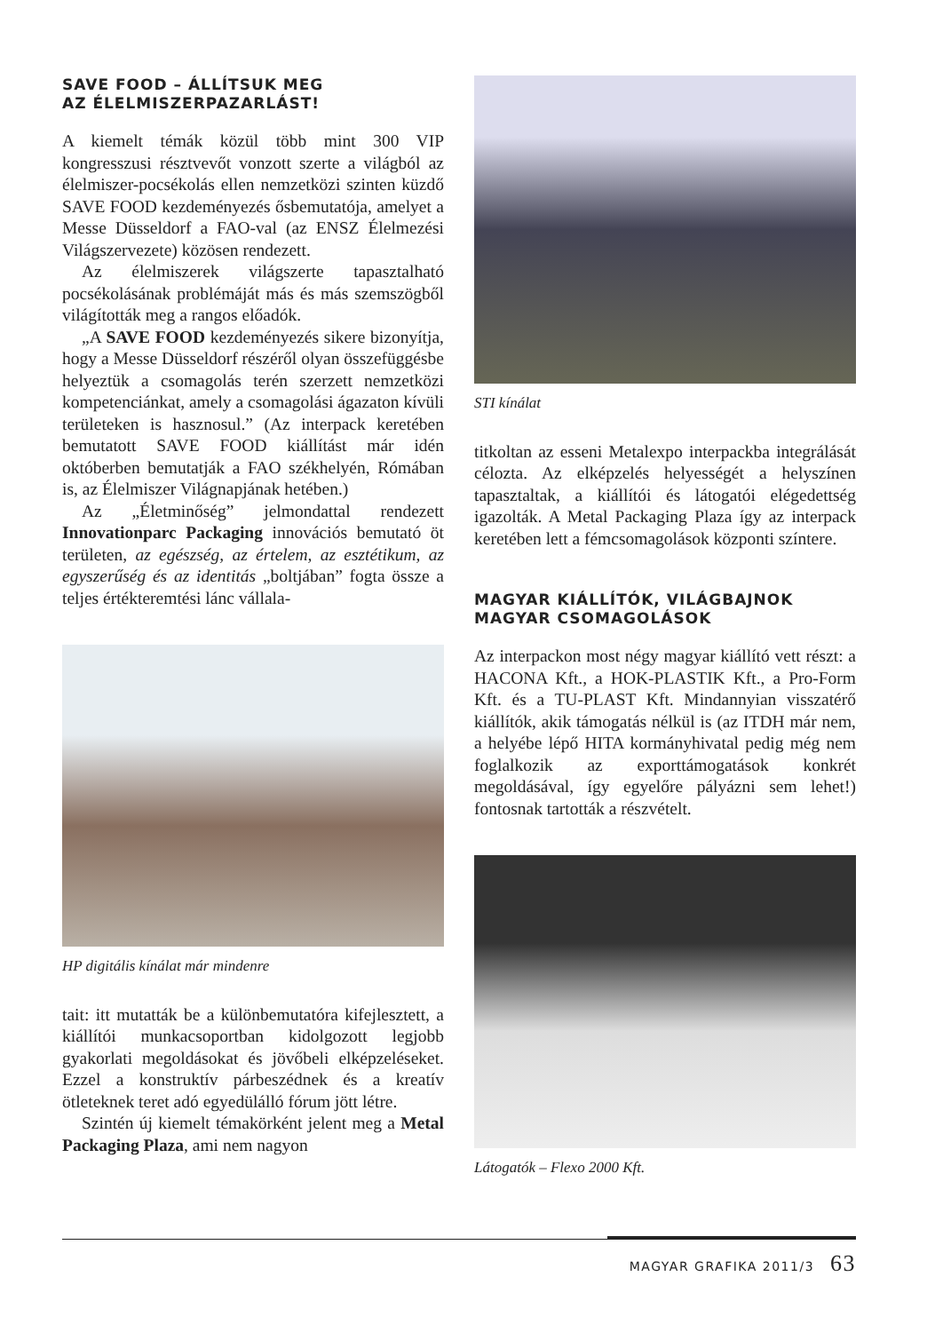SAVE FOOD – ÁLLÍTSUK MEG
AZ ÉLELMISZERPAZARLÁST!
A kiemelt témák közül több mint 300 VIP kongresszusi résztvevőt vonzott szerte a világból az élelmiszer-pocsékolás ellen nemzetközi szinten küzdő SAVE FOOD kezdeményezés ősbemutatója, amelyet a Messe Düsseldorf a FAO-val (az ENSZ Élelmezési Világszervezete) közösen rendezett.
Az élelmiszerek világszerte tapasztalható pocsékolásának problémáját más és más szemszögből világították meg a rangos előadók.
„A SAVE FOOD kezdeményezés sikere bizonyítja, hogy a Messe Düsseldorf részéről olyan összefüggésbe helyeztük a csomagolás terén szerzett nemzetközi kompetenciánkat, amely a csomagolási ágazaton kívüli területeken is hasznosul.” (Az interpack keretében bemutatott SAVE FOOD kiállítást már idén októberben bemutatják a FAO székhelyén, Rómában is, az Élelmiszer Világnapjának hetében.)
Az „Életminőség” jelmondattal rendezett Innovationparc Packaging innovációs bemutató öt területen, az egészség, az értelem, az esztétikum, az egyszerűség és az identitás „boltjában” fogta össze a teljes értékteremtési lánc vállala-
HP digitális kínálat már mindenre
tait: itt mutatták be a különbemutatóra kifejlesztett, a kiállítói munkacsoportban kidolgozott legjobb gyakorlati megoldásokat és jövőbeli elképzeléseket. Ezzel a konstruktív párbeszédnek és a kreatív ötleteknek teret adó egyedülálló fórum jött létre.
Szintén új kiemelt témakörként jelent meg a Metal Packaging Plaza, ami nem nagyon
STI kínálat
titkoltan az esseni Metalexpo interpackba integrálását célozta. Az elképzelés helyességét a helyszínen tapasztaltak, a kiállítói és látogatói elégedettség igazolták. A Metal Packaging Plaza így az interpack keretében lett a fémcsomagolások központi színtere.
MAGYAR KIÁLLÍTÓK, VILÁGBAJNOK
MAGYAR CSOMAGOLÁSOK
Az interpackon most négy magyar kiállító vett részt: a HACONA Kft., a HOK-PLASTIK Kft., a Pro-Form Kft. és a TU-PLAST Kft. Mindannyian visszatérő kiállítók, akik támogatás nélkül is (az ITDH már nem, a helyébe lépő HITA kormányhivatal pedig még nem foglalkozik az exporttámogatások konkrét megoldásával, így egyelőre pályázni sem lehet!) fontosnak tartották a részvételt.
Látogatók – Flexo 2000 Kft.
MAGYAR GRAFIKA 2011/3 63